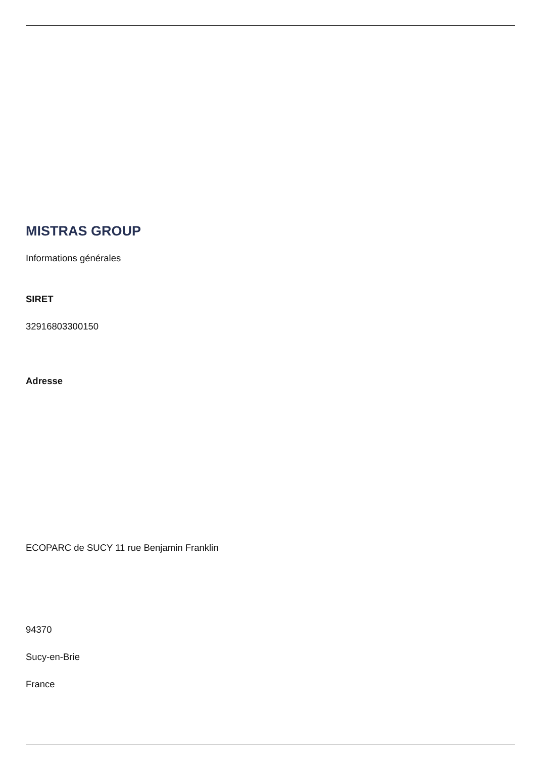MISTRAS GROUP
Informations générales
SIRET
32916803300150
Adresse
ECOPARC de SUCY 11 rue Benjamin Franklin
94370
Sucy-en-Brie
France